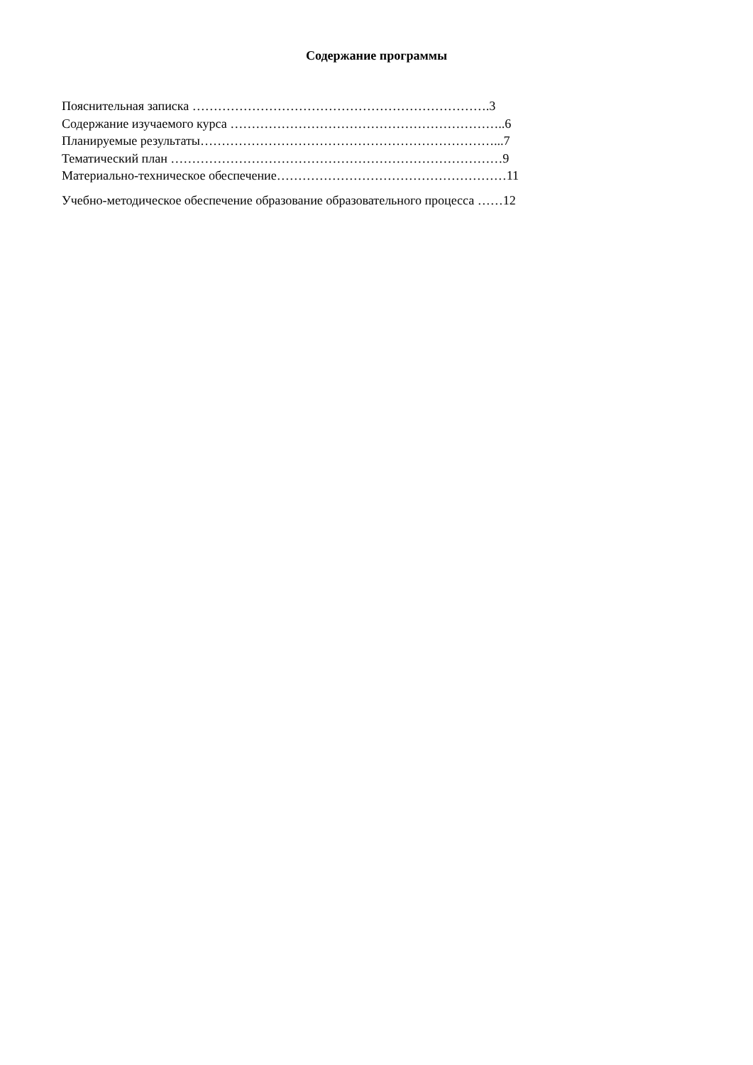Содержание программы
Пояснительная записка …………………………………………………………….3
Содержание изучаемого курса ………………………………………………………..6
Планируемые результаты……………………………………………………………...7
Тематический план ……………………………………………………………………9
Материально-техническое обеспечение………………………………………………11
Учебно-методическое обеспечение образование образовательного процесса ……12